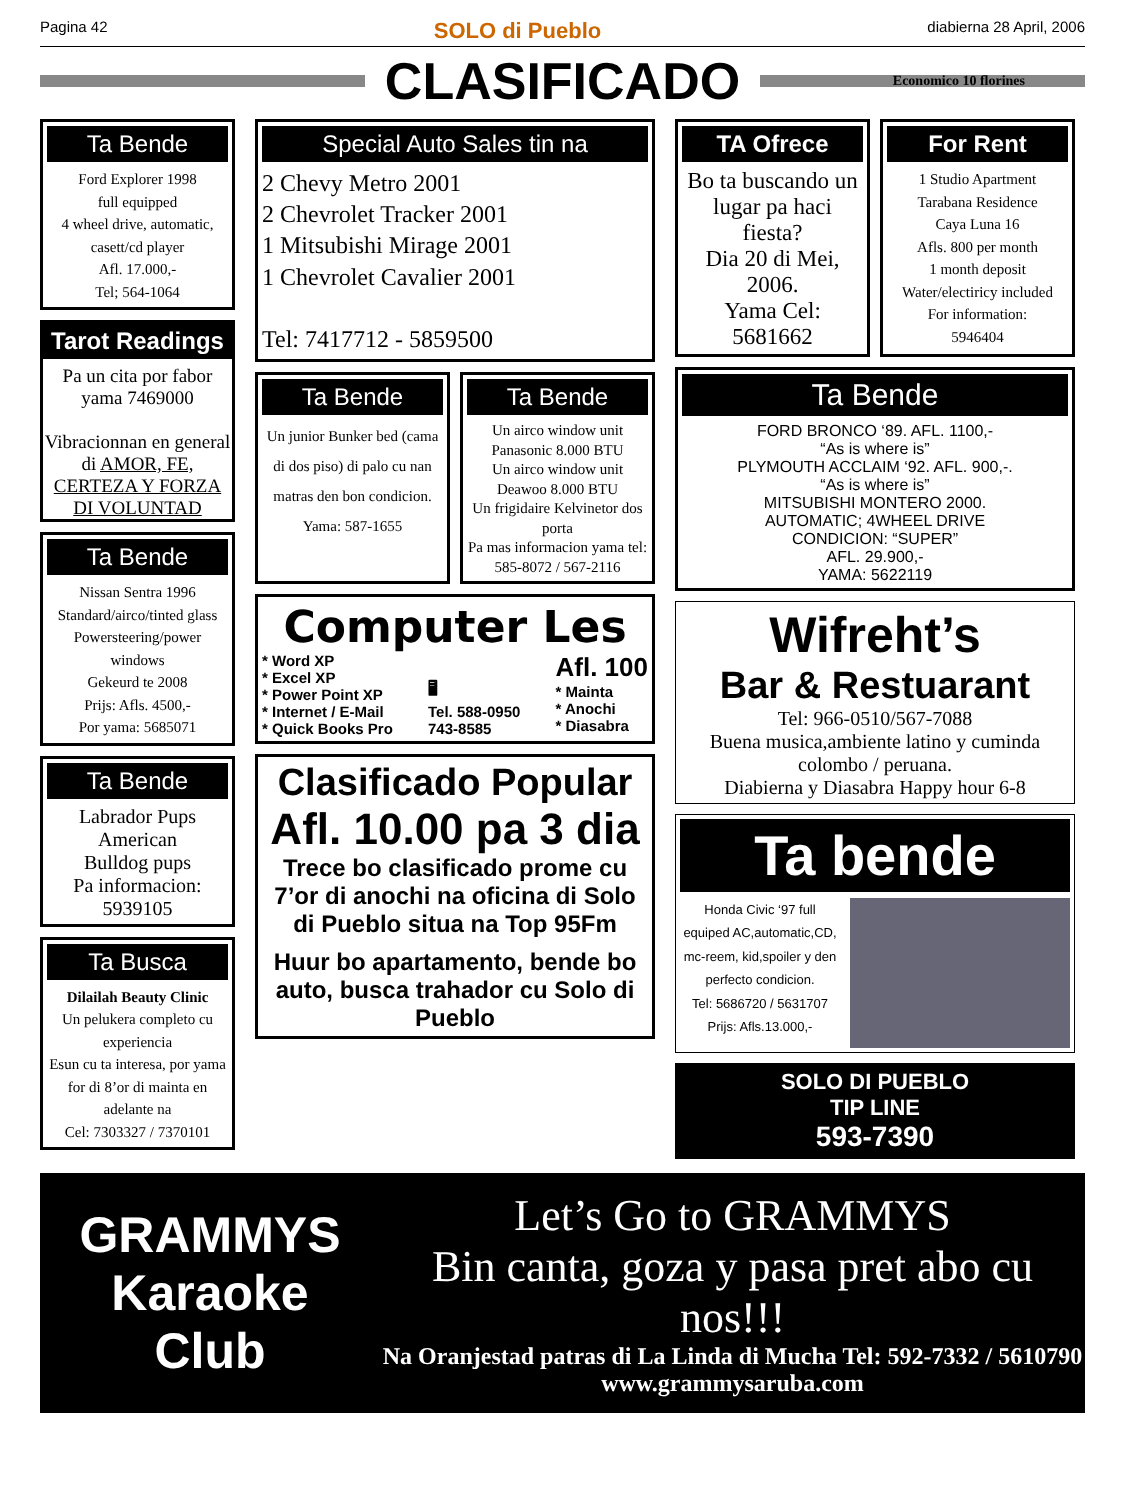Pagina 42 SOLO di Pueblo diabierna 28 April, 2006
CLASIFICADO
Economico 10 florines
Ta Bende
Ford Explorer 1998
full equipped
4 wheel drive, automatic,
casett/cd player
Afl. 17.000,-
Tel; 564-1064
Tarot Readings
Pa un cita por fabor yama 7469000
Vibracionnan en general di AMOR, FE, CERTEZA Y FORZA DI VOLUNTAD
Ta Bende
Nissan Sentra 1996
Standard/airco/tinted glass
Powersteering/power windows
Gekeurd te 2008
Prijs: Afls. 4500,-
Por yama: 5685071
Ta Bende
Labrador Pups
American
Bulldog pups
Pa informacion:
5939105
Ta Busca
Dilailah Beauty Clinic
Un pelukera completo cu experiencia
Esun cu ta interesa, por yama for di 8’or di mainta en adelante na
Cel: 7303327 / 7370101
Special Auto Sales tin na
2 Chevy Metro 2001
2 Chevrolet Tracker 2001
1 Mitsubishi Mirage 2001
1 Chevrolet Cavalier 2001
Tel: 7417712 - 5859500
Ta Bende
Un junior Bunker bed (cama di dos piso) di palo cu nan matras den bon condicion.
Yama: 587-1655
Ta Bende
Un airco window unit Panasonic 8.000 BTU
Un airco window unit Deawoo 8.000 BTU
Un frigidaire Kelvinetor dos porta
Pa mas informacion yama tel: 585-8072 / 567-2116
Computer Les
* Word XP
* Excel XP
* Power Point XP
* Internet / E-Mail
* Quick Books Pro
🖥
Tel. 588-0950
743-8585
Afl. 100
* Mainta
* Anochi
* Diasabra
Clasificado Popular
Afl. 10.00 pa 3 dia
Trece bo clasificado prome cu 7’or di anochi na oficina di Solo di Pueblo situa na Top 95Fm
Huur bo apartamento, bende bo auto, busca trahador cu Solo di Pueblo
TA Ofrece
Bo ta buscando un lugar pa haci fiesta?
Dia 20 di Mei, 2006.
Yama Cel: 5681662
For Rent
1 Studio Apartment
Tarabana Residence
Caya Luna 16
Afls. 800 per month
1 month deposit
Water/electiricy included
For information:
5946404
Ta Bende
FORD BRONCO ‘89. AFL. 1100,-
“As is where is”
PLYMOUTH ACCLAIM ‘92. AFL. 900,-.
“As is where is”
MITSUBISHI MONTERO 2000.
AUTOMATIC; 4WHEEL DRIVE
CONDICION: “SUPER”
AFL. 29.900,-
YAMA: 5622119
Wifreht’s
Bar & Restuarant
Tel: 966-0510/567-7088
Buena musica,ambiente latino y cuminda colombo / peruana.
Diabierna y Diasabra Happy hour 6-8
Ta bende
Honda Civic ‘97 full equiped AC,automatic,CD, mc-reem, kid,spoiler y den perfecto condicion.
Tel: 5686720 / 5631707
Prijs: Afls.13.000,-
SOLO DI PUEBLO
TIP LINE
593-7390
GRAMMYS
Karaoke
Club
Let’s Go to GRAMMYS
Bin canta, goza y pasa pret abo cu nos!!!
Na Oranjestad patras di La Linda di Mucha Tel: 592-7332 / 5610790
www.grammysaruba.com